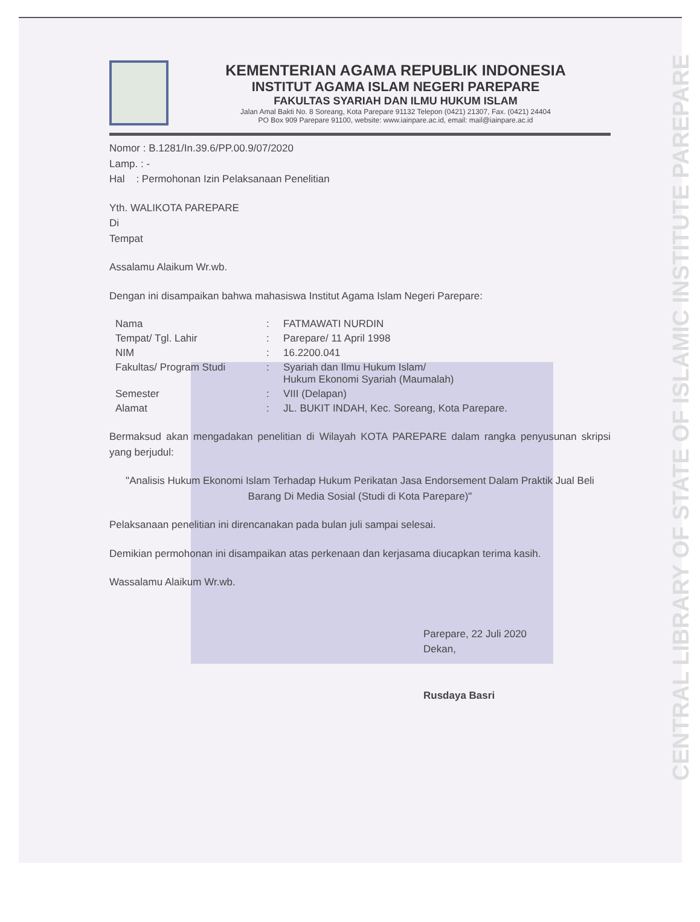KEMENTERIAN AGAMA REPUBLIK INDONESIA
INSTITUT AGAMA ISLAM NEGERI PAREPARE
FAKULTAS SYARIAH DAN ILMU HUKUM ISLAM
Jalan Amal Bakti No. 8 Soreang, Kota Parepare 91132 Telepon (0421) 21307, Fax. (0421) 24404
PO Box 909 Parepare 91100, website: www.iainpare.ac.id, email: mail@iainpare.ac.id
Nomor : B.1281/In.39.6/PP.00.9/07/2020
Lamp. : -
Hal : Permohonan Izin Pelaksanaan Penelitian
Yth. WALIKOTA PAREPARE
Di
Tempat
Assalamu Alaikum Wr.wb.
Dengan ini disampaikan bahwa mahasiswa Institut Agama Islam Negeri Parepare:
| Nama | : | FATMAWATI NURDIN |
| Tempat/ Tgl. Lahir | : | Parepare/ 11 April 1998 |
| NIM | : | 16.2200.041 |
| Fakultas/ Program Studi | : | Syariah dan Ilmu Hukum Islam/ Hukum Ekonomi Syariah (Maumalah) |
| Semester | : | VIII (Delapan) |
| Alamat | : | JL. BUKIT INDAH, Kec. Soreang, Kota Parepare. |
Bermaksud akan mengadakan penelitian di Wilayah KOTA PAREPARE dalam rangka penyusunan skripsi yang berjudul:
"Analisis Hukum Ekonomi Islam Terhadap Hukum Perikatan Jasa Endorsement Dalam Praktik Jual Beli Barang Di Media Sosial (Studi di Kota Parepare)"
Pelaksanaan penelitian ini direncanakan pada bulan juli sampai selesai.
Demikian permohonan ini disampaikan atas perkenaan dan kerjasama diucapkan terima kasih.
Wassalamu Alaikum Wr.wb.
Parepare, 22 Juli 2020
Dekan,
Rusdaya Basri
CENTRAL LIBRARY OF STATE OF ISLAMIC INSTITUTE PAREPARE